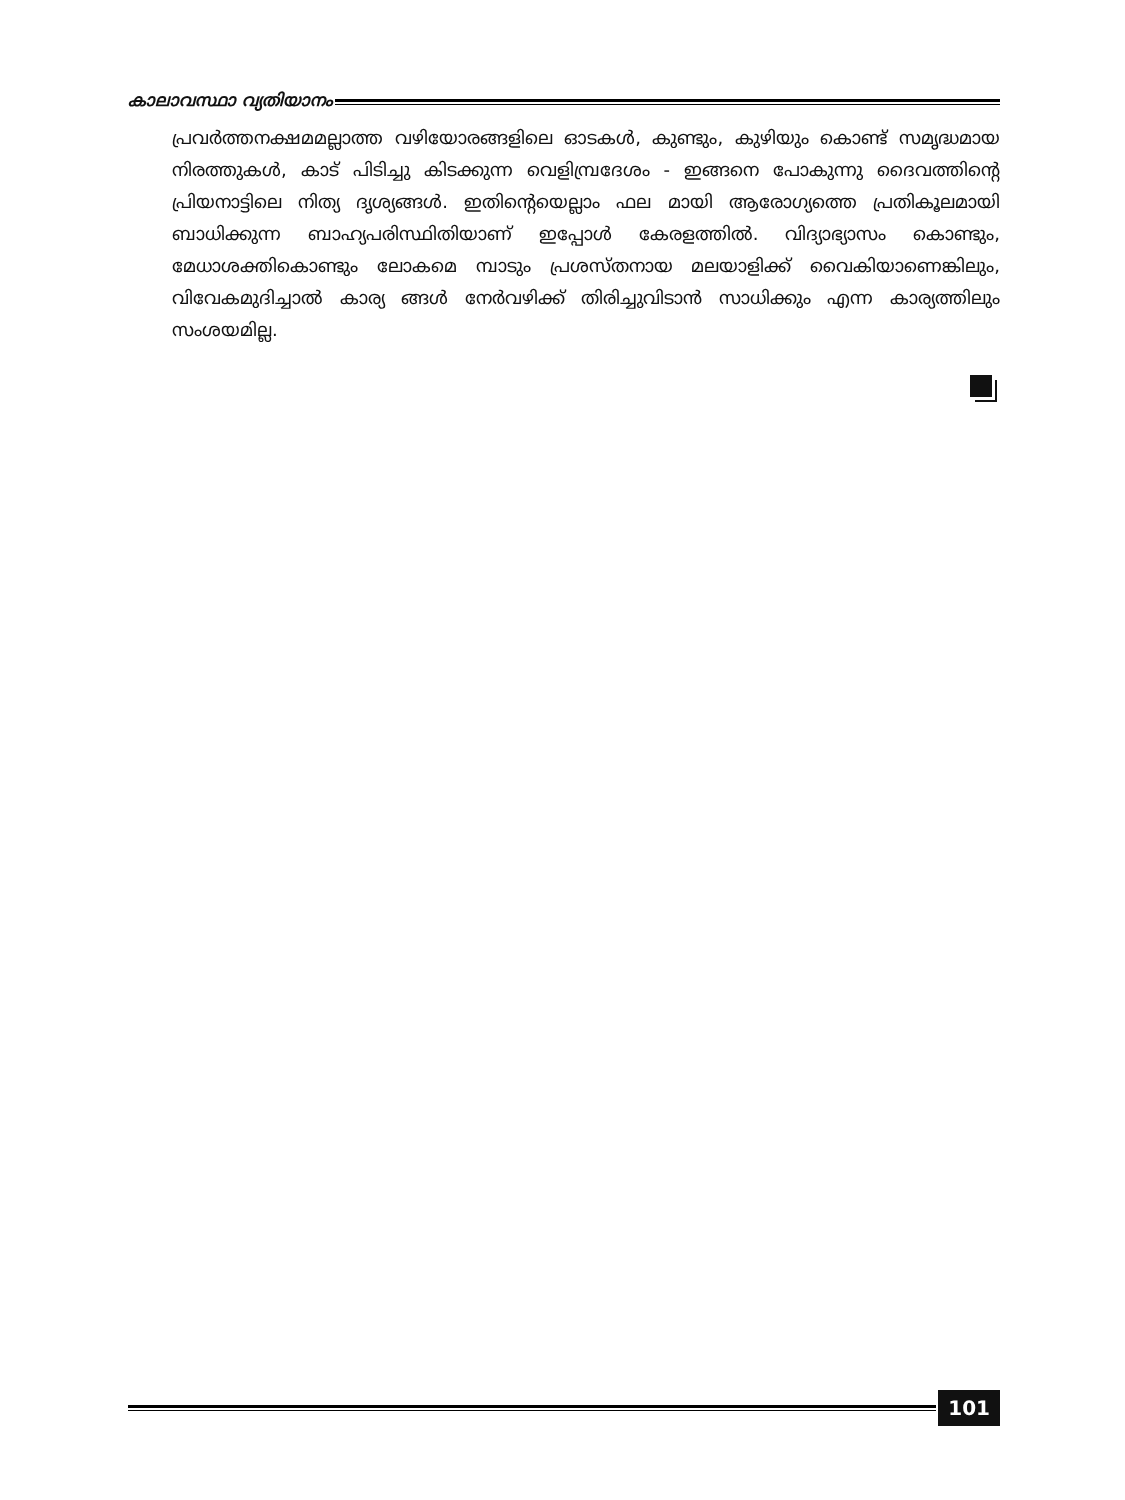കാലാവസ്ഥാ വ്യതിയാനം
പ്രവർത്തനക്ഷമമല്ലാത്ത വഴിയോരങ്ങളിലെ ഓടകൾ, കുണ്ടും, കുഴിയും കൊണ്ട് സമൃദ്ധമായ നിരത്തുകൾ, കാട് പിടിച്ചു കിടക്കുന്ന വെളിമ്പ്രദേശം - ഇങ്ങനെ പോകുന്നു ദൈവത്തിന്റെ പ്രിയനാട്ടിലെ നിത്യ ദൃശ്യങ്ങൾ. ഇതിന്റെയെല്ലാം ഫല മായി ആരോഗ്യത്തെ പ്രതികൂലമായി ബാധിക്കുന്ന ബാഹ്യപരിസ്ഥിതിയാണ് ഇപ്പോൾ കേരളത്തിൽ. വിദ്യാഭ്യാസം കൊണ്ടും, മേധാശക്തികൊണ്ടും ലോകമെ മ്പാടും പ്രശസ്തനായ മലയാളിക്ക് വൈകിയാണെങ്കിലും, വിവേകമുദിച്ചാൽ കാര്യ ങ്ങൾ നേർവഴിക്ക് തിരിച്ചുവിടാൻ സാധിക്കും എന്ന കാര്യത്തിലും സംശയമില്ല.
101